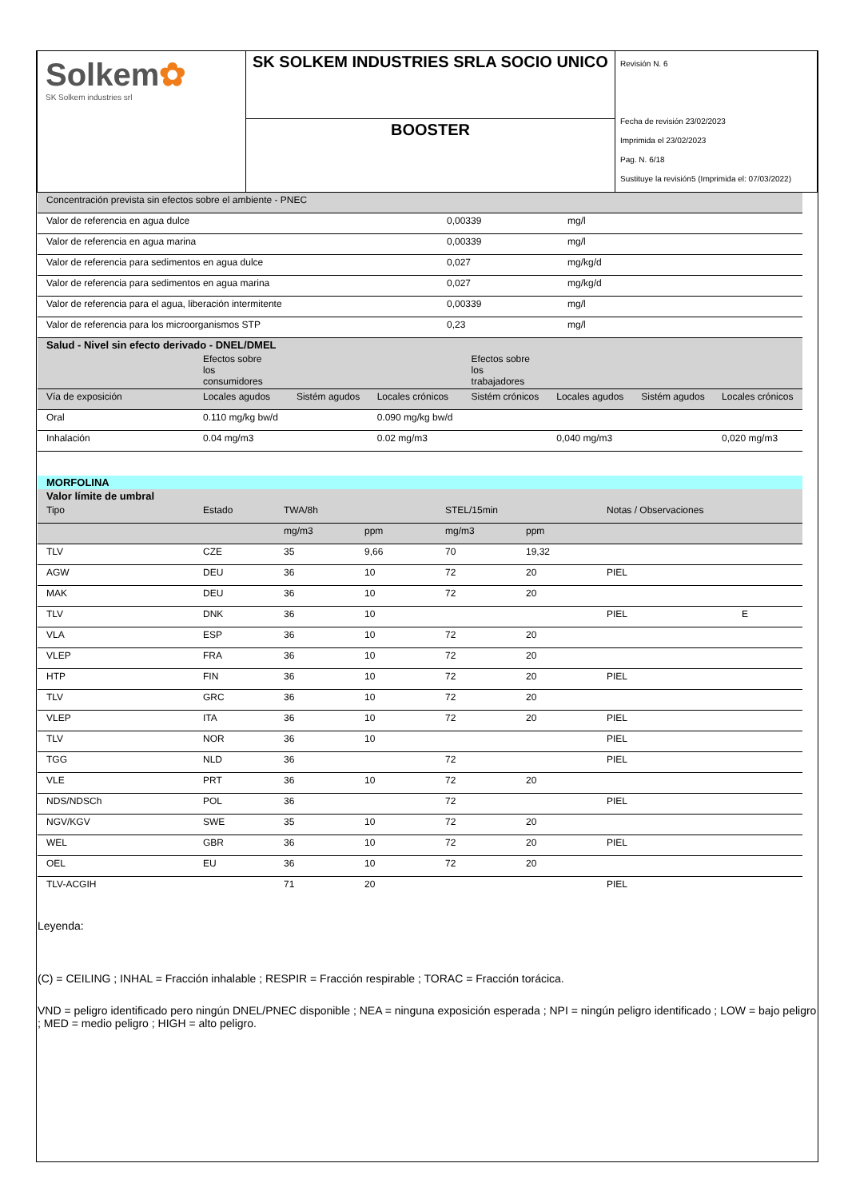| Solkem ✿ SK Solkem industries srl | SK SOLKEM INDUSTRIES SRLA SOCIO UNICO | Revisión N. 6 Fecha de revisión 23/02/2023 Imprimida el 23/02/2023 Pag. N. 6/18 Sustituye la revisión5 (Imprimida el: 07/03/2022) |
| | BOOSTER | |
| Concentración prevista sin efectos sobre el ambiente - PNEC | | |
| Valor de referencia en agua dulce | 0,00339 | mg/l |
| Valor de referencia en agua marina | 0,00339 | mg/l |
| Valor de referencia para sedimentos en agua dulce | 0,027 | mg/kg/d |
| Valor de referencia para sedimentos en agua marina | 0,027 | mg/kg/d |
| Valor de referencia para el agua, liberación intermitente | 0,00339 | mg/l |
| Valor de referencia para los microorganismos STP | 0,23 | mg/l |
Salud - Nivel sin efecto derivado - DNEL/DMEL
| | Efectos sobre los consumidores | | | Efectos sobre los trabajadores | | | |
| Vía de exposición | Locales agudos | Sistém agudos | Locales crónicos | Sistém crónicos | Locales agudos | Sistém agudos | Locales crónicos |
| Oral | 0.110 mg/kg bw/d | | 0.090 mg/kg bw/d | | | | |
| Inhalación | 0.04 mg/m3 | | 0.02 mg/m3 | | 0,040 mg/m3 | | 0,020 mg/m3 |
MORFOLINA
Valor límite de umbral
| Tipo | Estado | TWA/8h | | STEL/15min | | Notas / Observaciones | |
| | | mg/m3 | ppm | mg/m3 | ppm | | |
| TLV | CZE | 35 | 9,66 | 70 | 19,32 | | |
| AGW | DEU | 36 | 10 | 72 | 20 | PIEL | |
| MAK | DEU | 36 | 10 | 72 | 20 | | |
| TLV | DNK | 36 | 10 | | | PIEL | E |
| VLA | ESP | 36 | 10 | 72 | 20 | | |
| VLEP | FRA | 36 | 10 | 72 | 20 | | |
| HTP | FIN | 36 | 10 | 72 | 20 | PIEL | |
| TLV | GRC | 36 | 10 | 72 | 20 | | |
| VLEP | ITA | 36 | 10 | 72 | 20 | PIEL | |
| TLV | NOR | 36 | 10 | | | PIEL | |
| TGG | NLD | 36 | | 72 | | PIEL | |
| VLE | PRT | 36 | 10 | 72 | 20 | | |
| NDS/NDSCh | POL | 36 | | 72 | | PIEL | |
| NGV/KGV | SWE | 35 | 10 | 72 | 20 | | |
| WEL | GBR | 36 | 10 | 72 | 20 | PIEL | |
| OEL | EU | 36 | 10 | 72 | 20 | | |
| TLV-ACGIH | | 71 | 20 | | | PIEL | |
Leyenda:
(C) = CEILING ; INHAL = Fracción inhalable ; RESPIR = Fracción respirable ; TORAC = Fracción torácica.
VND = peligro identificado pero ningún DNEL/PNEC disponible ; NEA = ninguna exposición esperada ; NPI = ningún peligro identificado ; LOW = bajo peligro ; MED = medio peligro ; HIGH = alto peligro.